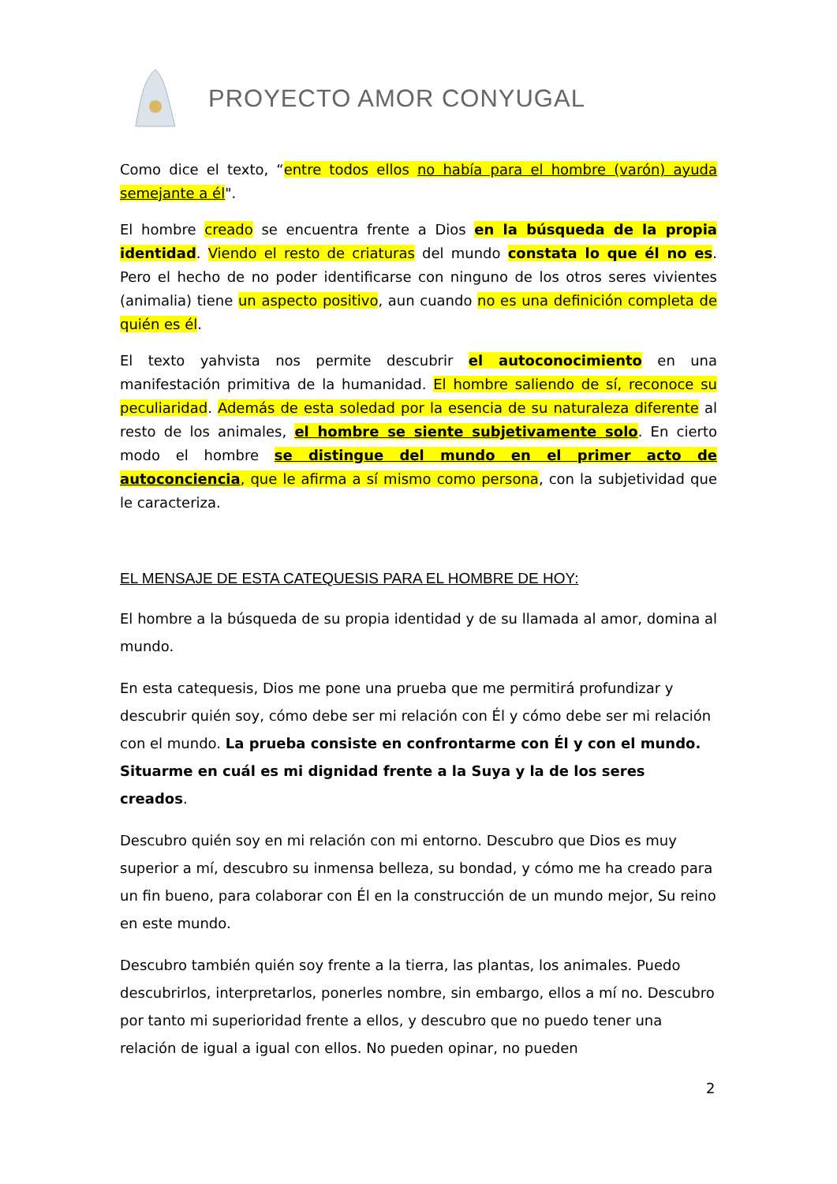PROYECTO AMOR CONYUGAL
Como dice el texto, “entre todos ellos no había para el hombre (varón) ayuda semejante a él".
El hombre creado se encuentra frente a Dios en la búsqueda de la propia identidad. Viendo el resto de criaturas del mundo constata lo que él no es. Pero el hecho de no poder identificarse con ninguno de los otros seres vivientes (animalia) tiene un aspecto positivo, aun cuando no es una definición completa de quién es él.
El texto yahvista nos permite descubrir el autoconocimiento en una manifestación primitiva de la humanidad. El hombre saliendo de sí, reconoce su peculiaridad. Además de esta soledad por la esencia de su naturaleza diferente al resto de los animales, el hombre se siente subjetivamente solo. En cierto modo el hombre se distingue del mundo en el primer acto de autoconciencia, que le afirma a sí mismo como persona, con la subjetividad que le caracteriza.
EL MENSAJE DE ESTA CATEQUESIS PARA EL HOMBRE DE HOY:
El hombre a la búsqueda de su propia identidad y de su llamada al amor, domina al mundo.
En esta catequesis, Dios me pone una prueba que me permitirá profundizar y descubrir quién soy, cómo debe ser mi relación con Él y cómo debe ser mi relación con el mundo. La prueba consiste en confrontarme con Él y con el mundo. Situarme en cuál es mi dignidad frente a la Suya y la de los seres creados.
Descubro quién soy en mi relación con mi entorno. Descubro que Dios es muy superior a mí, descubro su inmensa belleza, su bondad, y cómo me ha creado para un fin bueno, para colaborar con Él en la construcción de un mundo mejor, Su reino en este mundo.
Descubro también quién soy frente a la tierra, las plantas, los animales. Puedo descubrirlos, interpretarlos, ponerles nombre, sin embargo, ellos a mí no. Descubro por tanto mi superioridad frente a ellos, y descubro que no puedo tener una relación de igual a igual con ellos. No pueden opinar, no pueden
2